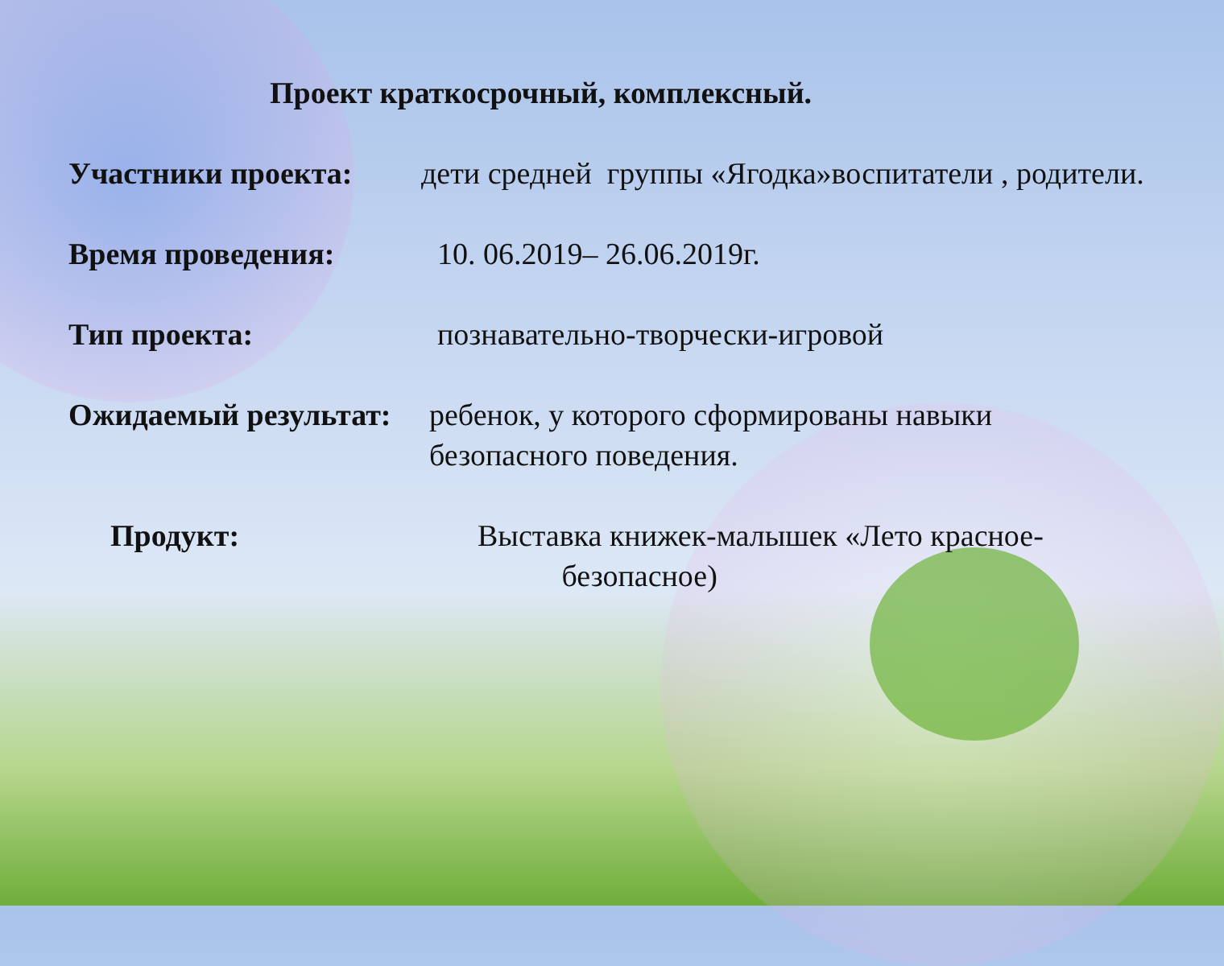Проект краткосрочный, комплексный.
Участники проекта: дети средней группы «Ягодка»воспитатели , родители.
Время проведения: 10. 06.2019– 26.06.2019г.
Тип проекта: познавательно-творчески-игровой
Ожидаемый результат: ребенок, у которого сформированы навыки
безопасного поведения.
Продукт: Выставка книжек-малышек «Лето красное-
безопасное)